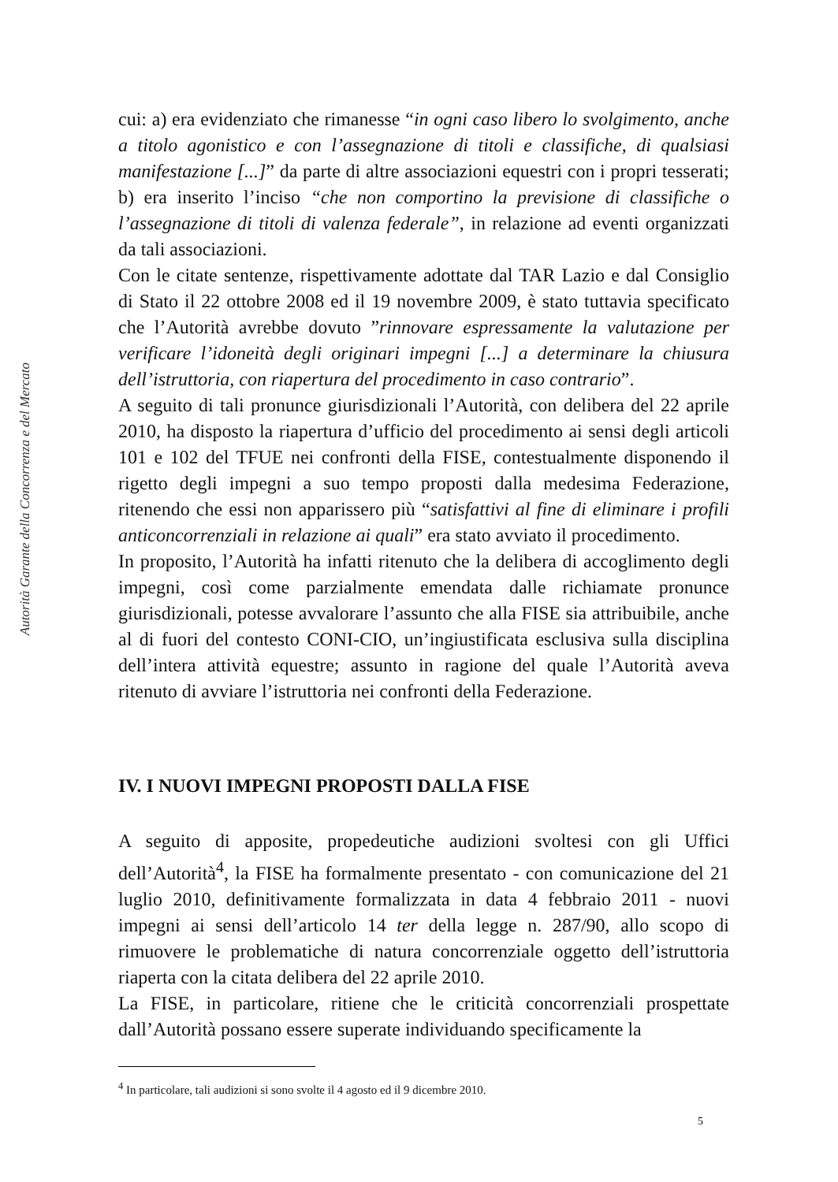Autorità Garante della Concorrenza e del Mercato
cui: a) era evidenziato che rimanesse “in ogni caso libero lo svolgimento, anche a titolo agonistico e con l’assegnazione di titoli e classifiche, di qualsiasi manifestazione [...]” da parte di altre associazioni equestri con i propri tesserati; b) era inserito l’inciso “che non comportino la previsione di classifiche o l’assegnazione di titoli di valenza federale”, in relazione ad eventi organizzati da tali associazioni.
Con le citate sentenze, rispettivamente adottate dal TAR Lazio e dal Consiglio di Stato il 22 ottobre 2008 ed il 19 novembre 2009, è stato tuttavia specificato che l’Autorità avrebbe dovuto ”rinnovare espressamente la valutazione per verificare l’idoneità degli originari impegni [...] a determinare la chiusura dell’istruttoria, con riapertura del procedimento in caso contrario”.
A seguito di tali pronunce giurisdizionali l’Autorità, con delibera del 22 aprile 2010, ha disposto la riapertura d’ufficio del procedimento ai sensi degli articoli 101 e 102 del TFUE nei confronti della FISE, contestualmente disponendo il rigetto degli impegni a suo tempo proposti dalla medesima Federazione, ritenendo che essi non apparissero più “satisfattivi al fine di eliminare i profili anticoncorrenziali in relazione ai quali” era stato avviato il procedimento.
In proposito, l’Autorità ha infatti ritenuto che la delibera di accoglimento degli impegni, così come parzialmente emendata dalle richiamate pronunce giurisdizionali, potesse avvalorare l’assunto che alla FISE sia attribuibile, anche al di fuori del contesto CONI-CIO, un’ingiustificata esclusiva sulla disciplina dell’intera attività equestre; assunto in ragione del quale l’Autorità aveva ritenuto di avviare l’istruttoria nei confronti della Federazione.
IV. I NUOVI IMPEGNI PROPOSTI DALLA FISE
A seguito di apposite, propedeutiche audizioni svoltesi con gli Uffici dell’Autorità<sup>4</sup>, la FISE ha formalmente presentato - con comunicazione del 21 luglio 2010, definitivamente formalizzata in data 4 febbraio 2011 - nuovi impegni ai sensi dell’articolo 14 ter della legge n. 287/90, allo scopo di rimuovere le problematiche di natura concorrenziale oggetto dell’istruttoria riaperta con la citata delibera del 22 aprile 2010.
La FISE, in particolare, ritiene che le criticità concorrenziali prospettate dall’Autorità possano essere superate individuando specificamente la
<sup>4</sup> In particolare, tali audizioni si sono svolte il 4 agosto ed il 9 dicembre 2010.
5